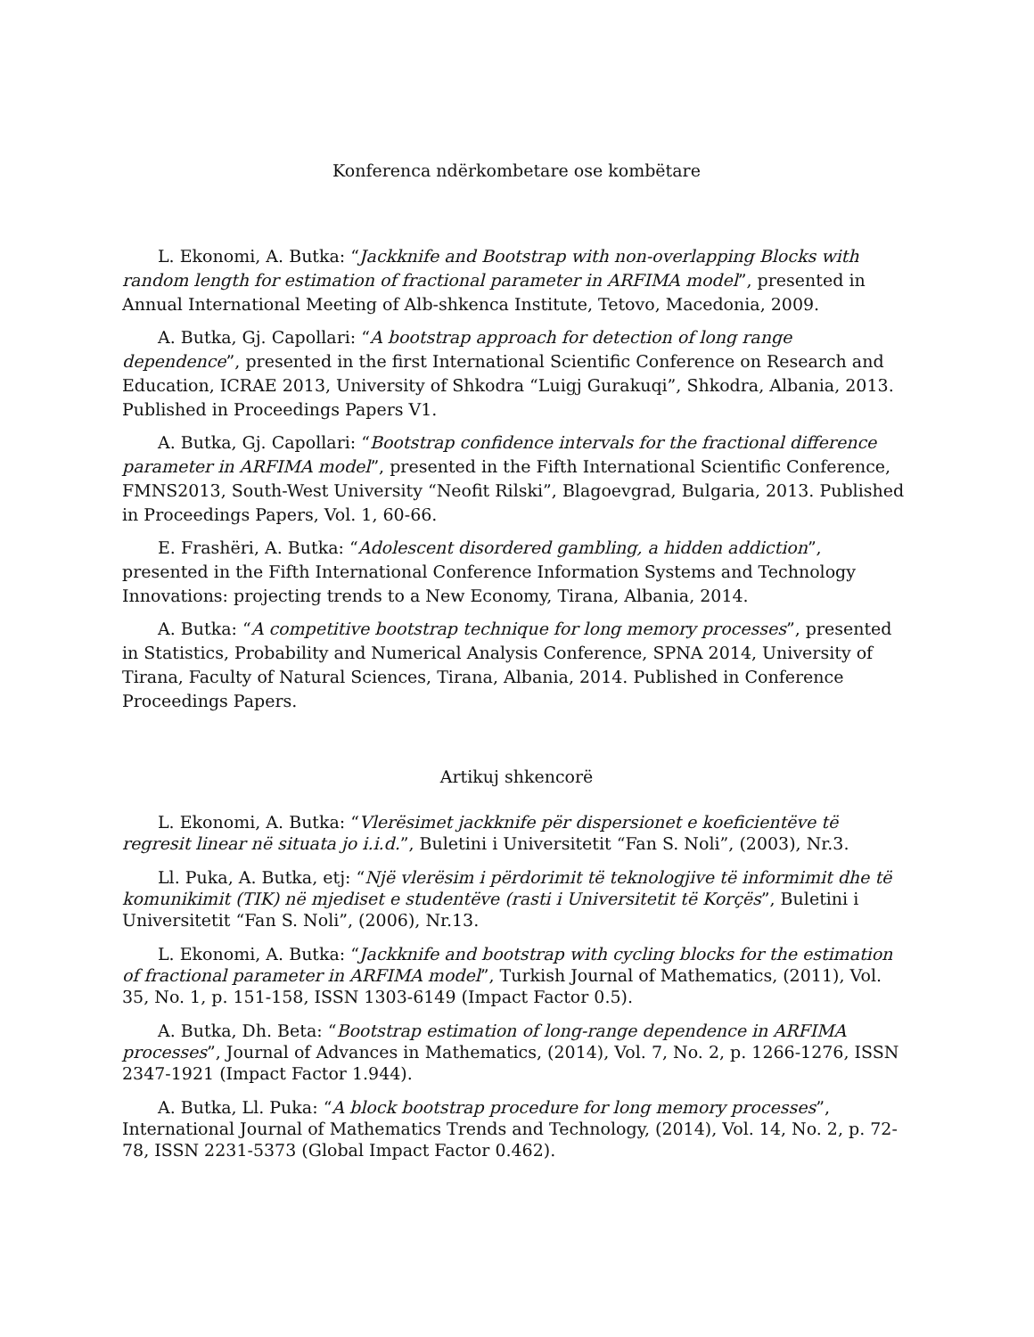Konferenca ndërkombetare ose kombëtare
L. Ekonomi, A. Butka: “Jackknife and Bootstrap with non-overlapping Blocks with random length for estimation of fractional parameter in ARFIMA model”, presented in Annual International Meeting of Alb-shkenca Institute, Tetovo, Macedonia, 2009.
A. Butka, Gj. Capollari: “A bootstrap approach for detection of long range dependence”, presented in the first International Scientific Conference on Research and Education, ICRAE 2013, University of Shkodra “Luigj Gurakuqi”, Shkodra, Albania, 2013. Published in Proceedings Papers V1.
A. Butka, Gj. Capollari: “Bootstrap confidence intervals for the fractional difference parameter in ARFIMA model”, presented in the Fifth International Scientific Conference, FMNS2013, South-West University “Neofit Rilski”, Blagoevgrad, Bulgaria, 2013. Published in Proceedings Papers, Vol. 1, 60-66.
E. Frashëri, A. Butka: “Adolescent disordered gambling, a hidden addiction”, presented in the Fifth International Conference Information Systems and Technology Innovations: projecting trends to a New Economy, Tirana, Albania, 2014.
A. Butka: “A competitive bootstrap technique for long memory processes”, presented in Statistics, Probability and Numerical Analysis Conference, SPNA 2014, University of Tirana, Faculty of Natural Sciences, Tirana, Albania, 2014. Published in Conference Proceedings Papers.
Artikuj shkencorë
L. Ekonomi, A. Butka: “Vlerësimet jackknife për dispersionet e koeficientëve të regresit linear në situata jo i.i.d.”, Buletini i Universitetit “Fan S. Noli”, (2003), Nr.3.
Ll. Puka, A. Butka, etj: “Një vlerësim i përdorimit të teknologjive të informimit dhe të komunikimit (TIK) në mjediset e studentëve (rasti i Universitetit të Korçës”, Buletini i Universitetit “Fan S. Noli”, (2006), Nr.13.
L. Ekonomi, A. Butka: “Jackknife and bootstrap with cycling blocks for the estimation of fractional parameter in ARFIMA model”, Turkish Journal of Mathematics, (2011), Vol. 35, No. 1, p. 151-158, ISSN 1303-6149 (Impact Factor 0.5).
A. Butka, Dh. Beta: “Bootstrap estimation of long-range dependence in ARFIMA processes”, Journal of Advances in Mathematics, (2014), Vol. 7, No. 2, p. 1266-1276, ISSN 2347-1921 (Impact Factor 1.944).
A. Butka, Ll. Puka: “A block bootstrap procedure for long memory processes”, International Journal of Mathematics Trends and Technology, (2014), Vol. 14, No. 2, p. 72-78, ISSN 2231-5373 (Global Impact Factor 0.462).